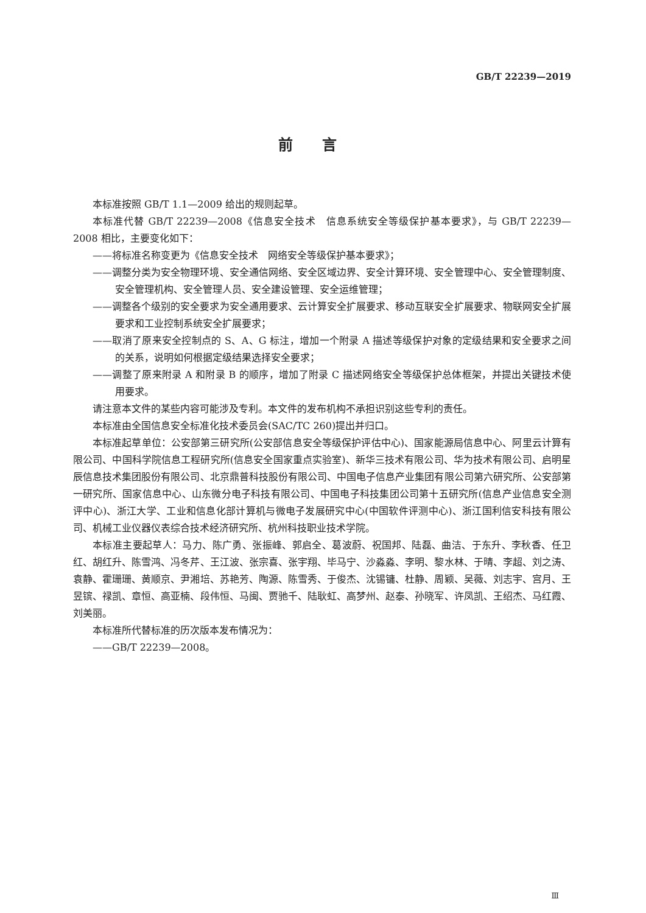GB/T 22239—2019
前言
本标准按照 GB/T 1.1—2009 给出的规则起草。
本标准代替 GB/T 22239—2008《信息安全技术　信息系统安全等级保护基本要求》，与 GB/T 22239—2008 相比，主要变化如下：
——将标准名称变更为《信息安全技术　网络安全等级保护基本要求》；
——调整分类为安全物理环境、安全通信网络、安全区域边界、安全计算环境、安全管理中心、安全管理制度、安全管理机构、安全管理人员、安全建设管理、安全运维管理；
——调整各个级别的安全要求为安全通用要求、云计算安全扩展要求、移动互联安全扩展要求、物联网安全扩展要求和工业控制系统安全扩展要求；
——取消了原来安全控制点的 S、A、G 标注，增加一个附录 A 描述等级保护对象的定级结果和安全要求之间的关系，说明如何根据定级结果选择安全要求；
——调整了原来附录 A 和附录 B 的顺序，增加了附录 C 描述网络安全等级保护总体框架，并提出关键技术使用要求。
请注意本文件的某些内容可能涉及专利。本文件的发布机构不承担识别这些专利的责任。
本标准由全国信息安全标准化技术委员会(SAC/TC 260)提出并归口。
本标准起草单位：公安部第三研究所(公安部信息安全等级保护评估中心)、国家能源局信息中心、阿里云计算有限公司、中国科学院信息工程研究所(信息安全国家重点实验室)、新华三技术有限公司、华为技术有限公司、启明星辰信息技术集团股份有限公司、北京鼎普科技股份有限公司、中国电子信息产业集团有限公司第六研究所、公安部第一研究所、国家信息中心、山东微分电子科技有限公司、中国电子科技集团公司第十五研究所(信息产业信息安全测评中心)、浙江大学、工业和信息化部计算机与微电子发展研究中心(中国软件评测中心)、浙江国利信安科技有限公司、机械工业仪器仪表综合技术经济研究所、杭州科技职业技术学院。
本标准主要起草人：马力、陈广勇、张振峰、郭启全、葛波蔚、祝国邦、陆磊、曲洁、于东升、李秋香、任卫红、胡红升、陈雪鸿、冯冬芹、王江波、张宗喜、张宇翔、毕马宁、沙淼淼、李明、黎水林、于晴、李超、刘之涛、袁静、霍珊珊、黄顺京、尹湘培、苏艳芳、陶源、陈雪秀、于俊杰、沈锡镛、杜静、周颖、吴薇、刘志宇、宫月、王昱镔、禄凯、章恒、高亚楠、段伟恒、马闽、贾驰千、陆耿虹、高梦州、赵泰、孙晓军、许凤凯、王绍杰、马红霞、刘美丽。
本标准所代替标准的历次版本发布情况为：
——GB/T 22239—2008。
Ⅲ